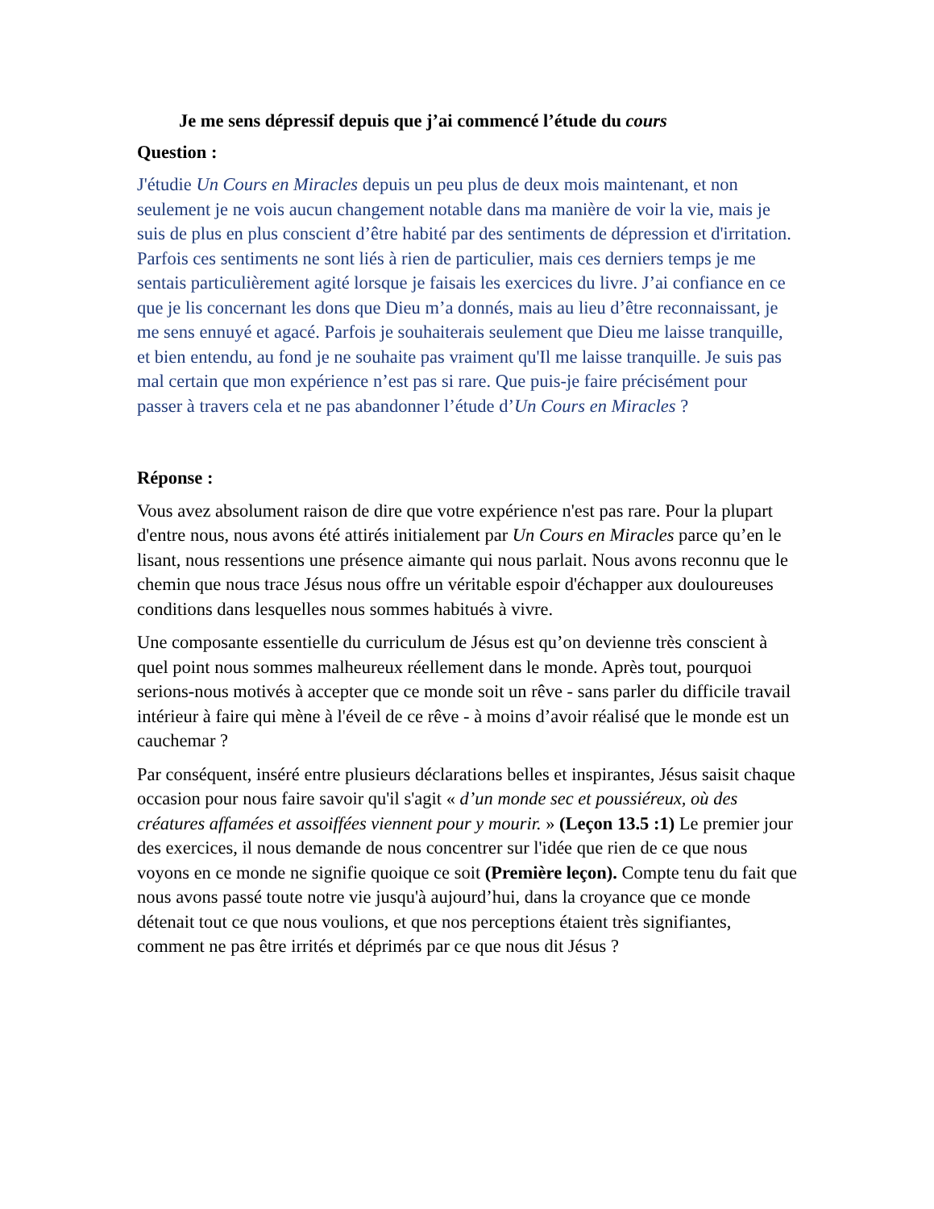Je me sens dépressif depuis que j’ai commencé l’étude du cours
Question :
J'étudie Un Cours en Miracles depuis un peu plus de deux mois maintenant, et non seulement je ne vois aucun changement notable dans ma manière de voir la vie, mais je suis de plus en plus conscient d’être habité par des sentiments de dépression et d'irritation. Parfois ces sentiments ne sont liés à rien de particulier, mais ces derniers temps je me sentais particulièrement agité lorsque je faisais les exercices du livre. J’ai confiance en ce que je lis concernant les dons que Dieu m’a donnés, mais au lieu d’être reconnaissant, je me sens ennuyé et agacé. Parfois je souhaiterais seulement que Dieu me laisse tranquille, et bien entendu, au fond je ne souhaite pas vraiment qu'Il me laisse tranquille. Je suis pas mal certain que mon expérience n’est pas si rare. Que puis-je faire précisément pour passer à travers cela et ne pas abandonner l’étude d’Un Cours en Miracles ?
Réponse :
Vous avez absolument raison de dire que votre expérience n'est pas rare. Pour la plupart d'entre nous, nous avons été attirés initialement par Un Cours en Miracles parce qu’en le lisant, nous ressentions une présence aimante qui nous parlait. Nous avons reconnu que le chemin que nous trace Jésus nous offre un véritable espoir d'échapper aux douloureuses conditions dans lesquelles nous sommes habitués à vivre.
Une composante essentielle du curriculum de Jésus est qu’on devienne très conscient à quel point nous sommes malheureux réellement dans le monde. Après tout, pourquoi serions-nous motivés à accepter que ce monde soit un rêve - sans parler du difficile travail intérieur à faire qui mène à l'éveil de ce rêve - à moins d’avoir réalisé que le monde est un cauchemar ?
Par conséquent, inséré entre plusieurs déclarations belles et inspirantes, Jésus saisit chaque occasion pour nous faire savoir qu'il s'agit « d’un monde sec et poussiéreux, où des créatures affamées et assoiffées viennent pour y mourir. » (Leçon 13.5 :1) Le premier jour des exercices, il nous demande de nous concentrer sur l'idée que rien de ce que nous voyons en ce monde ne signifie quoique ce soit (Première leçon). Compte tenu du fait que nous avons passé toute notre vie jusqu'à aujourd’hui, dans la croyance que ce monde détenait tout ce que nous voulions, et que nos perceptions étaient très signifiantes, comment ne pas être irrités et déprimés par ce que nous dit Jésus ?